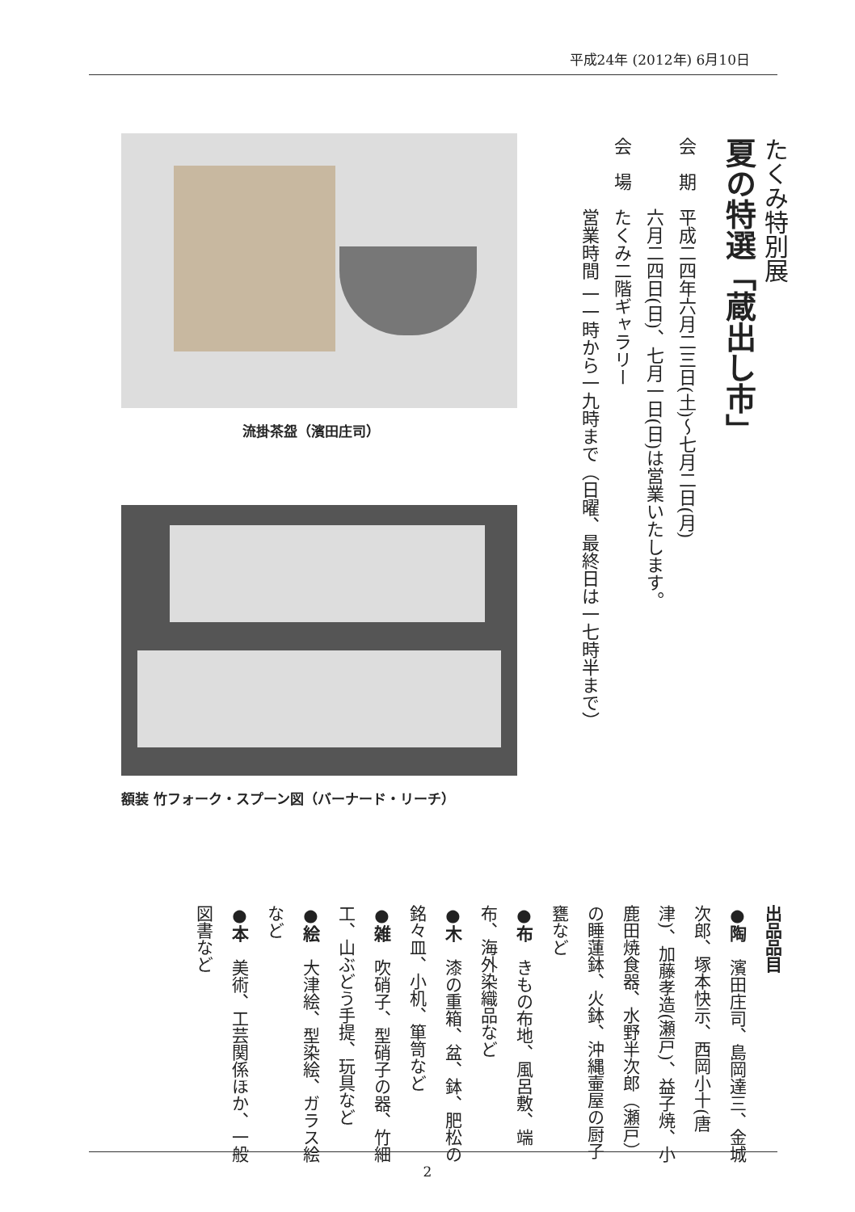平成24年 (2012年) 6月10日
たくみ特別展
夏の特選「蔵出し市」
会　期　平成二四年六月二三日(土)～七月二日(月)
　　　　六月二四日(日)、七月一日(日)は営業いたします。
会　場　たくみ二階ギャラリー
　　　　営業時間 一一時から一九時まで（日曜、最終日は一七時半まで）
流掛茶盌（濱田庄司）
額装 竹フォーク・スプーン図（バーナード・リーチ）
出品品目
●陶　濱田庄司、島岡達三、金城次郎、塚本快示、西岡小十(唐津)、加藤孝造(瀬戸)、益子焼、小鹿田焼食器、水野半次郎（瀬戸）の睡蓮鉢、火鉢、沖縄壷屋の厨子甕など
●布　きもの布地、風呂敷、端布、海外染織品など
●木　漆の重箱、盆、鉢、肥松の銘々皿、小机、箪笥など
●雑　吹硝子、型硝子の器、竹細工、山ぶどう手提、玩具など
●絵　大津絵、型染絵、ガラス絵など
●本　美術、工芸関係ほか、一般図書など
2